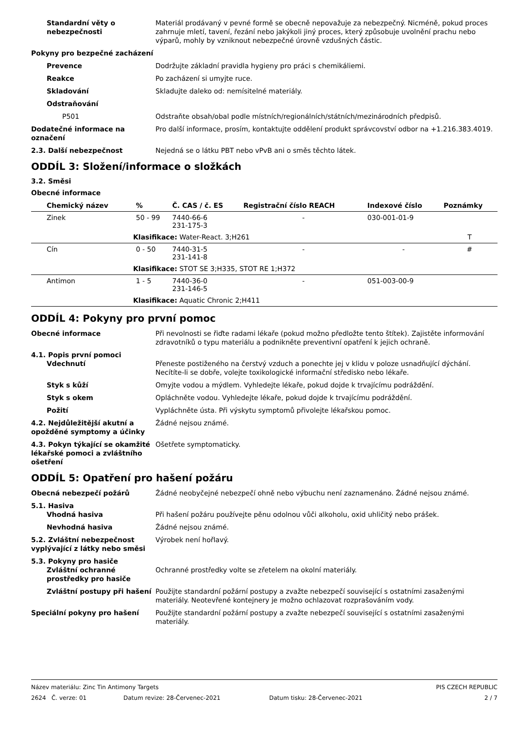Standardní věty o nebezpečnosti
Materiál prodávaný v pevné formě se obecně nepovažuje za nebezpečný. Nicméně, pokud proces zahrnuje mletí, tavení, řezání nebo jakýkoli jiný proces, který způsobuje uvolnění prachu nebo výparů, mohly by vzniknout nebezpečné úrovně vzdušných částic.
Pokyny pro bezpečné zacházení
Prevence Dodržujte základní pravidla hygieny pro práci s chemikáliemi.
Reakce Po zacházení si umyjte ruce.
Skladování Skladujte daleko od: nemísitelné materiály.
Odstraňování
P501 Odstraňte obsah/obal podle místních/regionálních/státních/mezinárodních předpisů.
Dodatečné informace na označení
Pro další informace, prosím, kontaktujte oddělení produkt správcovství odbor na +1.216.383.4019.
2.3. Další nebezpečnost Nejedná se o látku PBT nebo vPvB ani o směs těchto látek.
ODDÍL 3: Složení/informace o složkách
3.2. Směsi
Obecné informace
| Chemický název | % | Č. CAS / č. ES | Registrační číslo REACH | Indexové číslo | Poznámky |
| --- | --- | --- | --- | --- | --- |
| Zinek | 50 - 99 | 7440-66-6 231-175-3 | - | 030-001-01-9 | |
| Klasifikace: Water-React. 3;H261 | | | | | T |
| Cín | 0 - 50 | 7440-31-5 231-141-8 | - | - | # |
| Klasifikace: STOT SE 3;H335, STOT RE 1;H372 | | | | | |
| Antimon | 1 - 5 | 7440-36-0 231-146-5 | - | 051-003-00-9 | |
| Klasifikace: Aquatic Chronic 2;H411 | | | | | |
ODDÍL 4: Pokyny pro první pomoc
Obecné informace Při nevolnosti se řiďte radami lékaře (pokud možno předložte tento štítek). Zajistěte informování zdravotníků o typu materiálu a podnikněte preventivní opatření k jejich ochraně.
4.1. Popis první pomoci
Vdechnutí Přeneste postiženého na čerstvý vzduch a ponechte jej v klidu v poloze usnadňující dýchání. Necítíte-li se dobře, volejte toxikologické informační středisko nebo lékaře.
Styk s kůží Omyjte vodou a mýdlem. Vyhledejte lékaře, pokud dojde k trvajícímu podráždění.
Styk s okem Opláchněte vodou. Vyhledejte lékaře, pokud dojde k trvajícímu podráždění.
Požití Vypláchněte ústa. Při výskytu symptomů přivolejte lékařskou pomoc.
4.2. Nejdůležitější akutní a opožděné symptomy a účinky
Žádné nejsou známé.
4.3. Pokyn týkající se okamžité lékařské pomoci a zvláštního ošetření
Ošetřete symptomaticky.
ODDÍL 5: Opatření pro hašení požáru
Obecná nebezpečí požárů Žádné neobyčejné nebezpečí ohně nebo výbuchu není zaznamenáno. Žádné nejsou známé.
5.1. Hasiva
Vhodná hasiva Při hašení požáru používejte pěnu odolnou vůči alkoholu, oxid uhličitý nebo prášek.
Nevhodná hasiva Žádné nejsou známé.
5.2. Zvláštní nebezpečnost vyplývající z látky nebo směsi
Výrobek není hořlavý.
5.3. Pokyny pro hasiče
Zvláštní ochranné prostředky pro hasiče
Ochranné prostředky volte se zřetelem na okolní materiály.
Zvláštní postupy při hašení
Použijte standardní požární postupy a zvažte nebezpečí související s ostatními zasaženými materiály. Neotevřené kontejnery je možno ochlazovat rozprašováním vody.
Speciální pokyny pro hašení Použijte standardní požární postupy a zvažte nebezpečí související s ostatními zasaženými materiály.
Název materiálu: Zinc Tin Antimony Targets
PIS CZECH REPUBLIC
2624 Č. verze: 01
Datum revize: 28-Červenec-2021
Datum tisku: 28-Červenec-2021
2 / 7